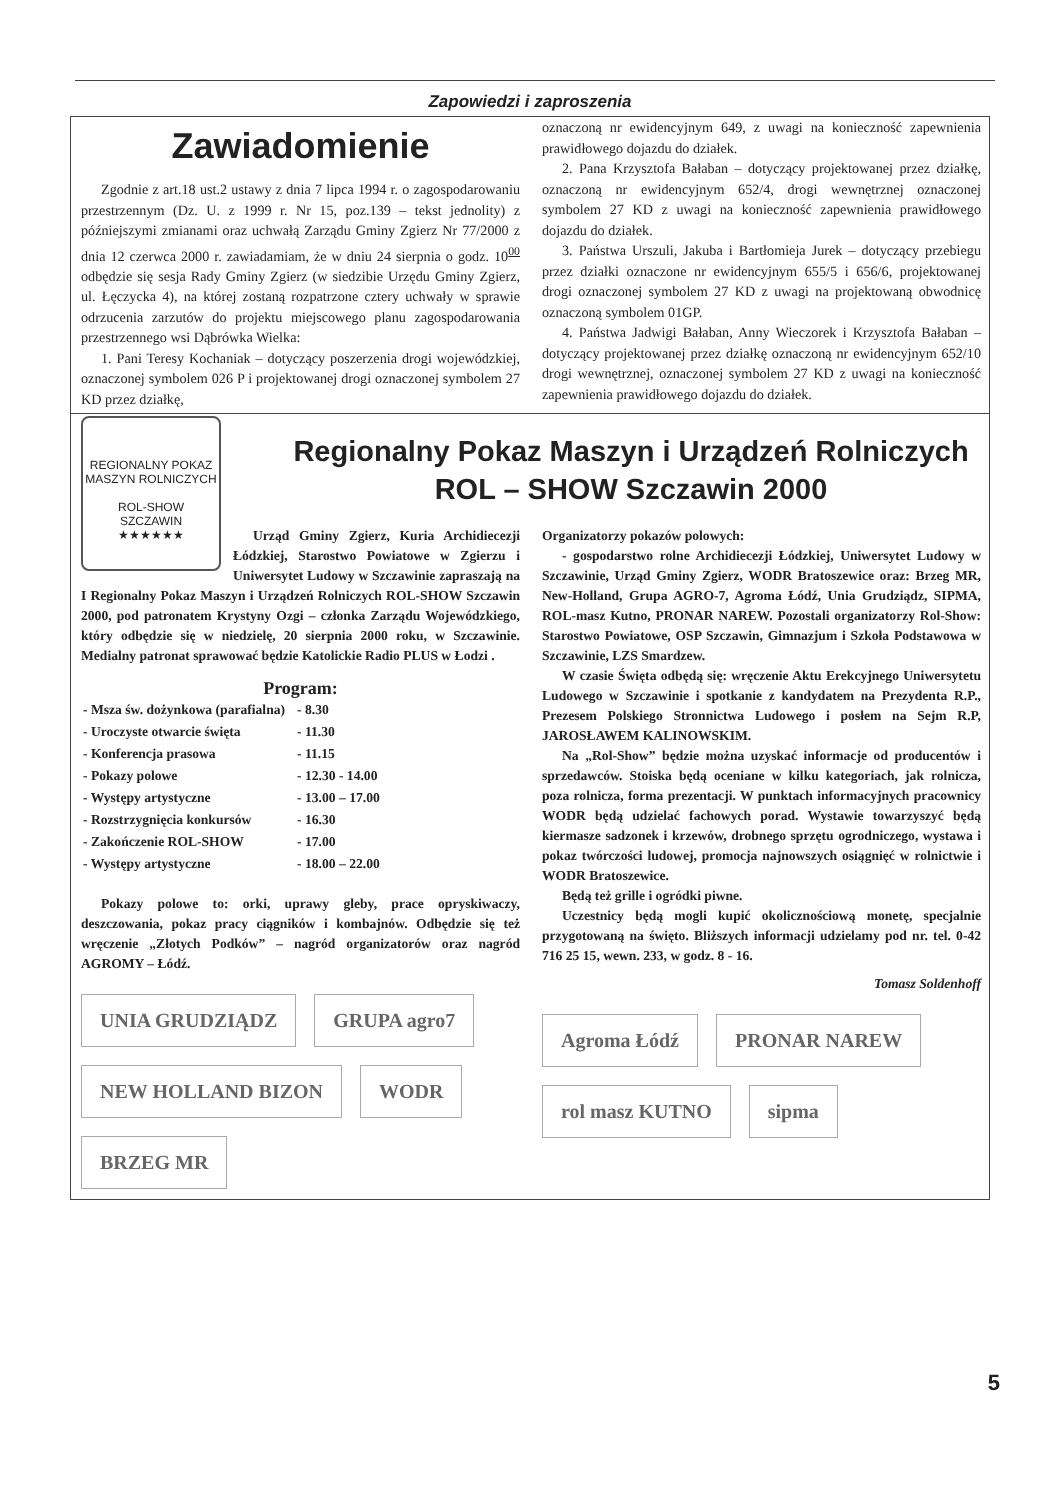Zapowiedzi i zaproszenia
Zawiadomienie
Zgodnie z art.18 ust.2 ustawy z dnia 7 lipca 1994 r. o zagospodarowaniu przestrzennym (Dz. U. z 1999 r. Nr 15, poz.139 – tekst jednolity) z późniejszymi zmianami oraz uchwałą Zarządu Gminy Zgierz Nr 77/2000 z dnia 12 czerwca 2000 r. zawiadamiam, że w dniu 24 sierpnia o godz. 10<sup>00</sup> odbędzie się sesja Rady Gminy Zgierz (w siedzibie Urzędu Gminy Zgierz, ul. Łęczycka 4), na której zostaną rozpatrzone cztery uchwały w sprawie odrzucenia zarzutów do projektu miejscowego planu zagospodarowania przestrzennego wsi Dąbrówka Wielka:
1. Pani Teresy Kochaniak – dotyczący poszerzenia drogi wojewódzkiej, oznaczonej symbolem 026 P i projektowanej drogi oznaczonej symbolem 27 KD przez działkę,
oznaczoną nr ewidencyjnym 649, z uwagi na konieczność zapewnienia prawidłowego dojazdu do działek.
2. Pana Krzysztofa Bałaban – dotyczący projektowanej przez działkę, oznaczoną nr ewidencyjnym 652/4, drogi wewnętrznej oznaczonej symbolem 27 KD z uwagi na konieczność zapewnienia prawidłowego dojazdu do działek.
3. Państwa Urszuli, Jakuba i Bartłomieja Jurek – dotyczący przebiegu przez działki oznaczone nr ewidencyjnym 655/5 i 656/6, projektowanej drogi oznaczonej symbolem 27 KD z uwagi na projektowaną obwodnicę oznaczoną symbolem 01GP.
4. Państwa Jadwigi Bałaban, Anny Wieczorek i Krzysztofa Bałaban – dotyczący projektowanej przez działkę oznaczoną nr ewidencyjnym 652/10 drogi wewnętrznej, oznaczonej symbolem 27 KD z uwagi na konieczność zapewnienia prawidłowego dojazdu do działek.
Regionalny Pokaz Maszyn i Urządzeń Rolniczych ROL – SHOW Szczawin 2000
REGIONALNY POKAZ MASZYN ROLNICZYCH
ROL-SHOW
SZCZAWIN
★★★★★★
Urząd Gminy Zgierz, Kuria Archidiecezji Łódzkiej, Starostwo Powiatowe w Zgierzu i Uniwersytet Ludowy w Szczawinie zapraszają na I Regionalny Pokaz Maszyn i Urządzeń Rolniczych ROL-SHOW Szczawin 2000, pod patronatem Krystyny Ozgi – członka Zarządu Wojewódzkiego, który odbędzie się w niedzielę, 20 sierpnia 2000 roku, w Szczawinie. Medialny patronat sprawować będzie Katolickie Radio PLUS w Łodzi .
Program:
| - Msza św. dożynkowa (parafialna) | - 8.30 |
| - Uroczyste otwarcie święta | - 11.30 |
| - Konferencja prasowa | - 11.15 |
| - Pokazy polowe | - 12.30 - 14.00 |
| - Występy artystyczne | - 13.00 – 17.00 |
| - Rozstrzygnięcia konkursów | - 16.30 |
| - Zakończenie ROL-SHOW | - 17.00 |
| - Występy artystyczne | - 18.00 – 22.00 |
Pokazy polowe to: orki, uprawy gleby, prace opryskiwaczy, deszczowania, pokaz pracy ciągników i kombajnów. Odbędzie się też wręczenie „Złotych Podków” – nagród organizatorów oraz nagród AGROMY – Łódź.
UNIA GRUDZIĄDZ GRUPA agro7 NEW HOLLAND BIZON WODR BRZEG MR
Organizatorzy pokazów polowych:
- gospodarstwo rolne Archidiecezji Łódzkiej, Uniwersytet Ludowy w Szczawinie, Urząd Gminy Zgierz, WODR Bratoszewice oraz: Brzeg MR, New-Holland, Grupa AGRO-7, Agroma Łódź, Unia Grudziądz, SIPMA, ROL-masz Kutno, PRONAR NAREW. Pozostali organizatorzy Rol-Show: Starostwo Powiatowe, OSP Szczawin, Gimnazjum i Szkoła Podstawowa w Szczawinie, LZS Smardzew.
W czasie Święta odbędą się: wręczenie Aktu Erekcyjnego Uniwersytetu Ludowego w Szczawinie i spotkanie z kandydatem na Prezydenta R.P., Prezesem Polskiego Stronnictwa Ludowego i posłem na Sejm R.P, JAROSŁAWEM KALINOWSKIM.
Na „Rol-Show” będzie można uzyskać informacje od producentów i sprzedawców. Stoiska będą oceniane w kilku kategoriach, jak rolnicza, poza rolnicza, forma prezentacji. W punktach informacyjnych pracownicy WODR będą udzielać fachowych porad. Wystawie towarzyszyć będą kiermasze sadzonek i krzewów, drobnego sprzętu ogrodniczego, wystawa i pokaz twórczości ludowej, promocja najnowszych osiągnięć w rolnictwie i WODR Bratoszewice.
Będą też grille i ogródki piwne.
Uczestnicy będą mogli kupić okolicznościową monetę, specjalnie przygotowaną na święto. Bliższych informacji udzielamy pod nr. tel. 0-42 716 25 15, wewn. 233, w godz. 8 - 16.
Tomasz Soldenhoff
Agroma Łódź PRONAR NAREW rol masz KUTNO sipma
5